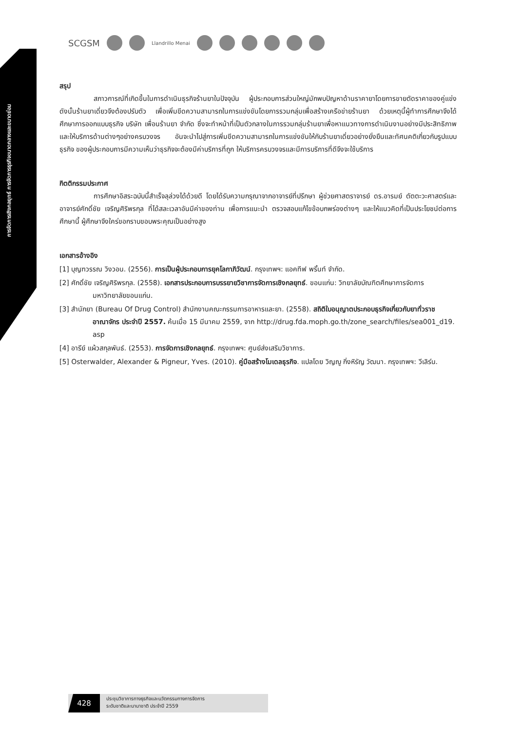การจัดการเชิงกลยุทธ์ การจัดการธุรกิจขนาดกลางและขนาดย่อม
SCGSM Llandrillo Menai
สรุป
สภาวการณ์ที่เกิดขึ้นในการดำเนินธุรกิจร้านยาในปัจจุบัน ผู้ประกอบการส่วนใหญ่มักพบปัญหาด้านราคายาโดยการขายตัดราคาของคู่แข่ง ดังนั้นร้านยาเดี่ยวจึงต้องปรับตัว เพื่อเพิ่มขีดความสามารถในการแข่งขันโดยการรวมกลุ่มเพื่อสร้างเครือข่ายร้านยา ด้วยเหตุนี้ผู้ทำการศึกษาจึงได้ศึกษาการออกแบบธุรกิจ บริษัท เพื่อนร้านยา จำกัด ซึ่งจะทำหน้าที่เป็นตัวกลางในการรวมกลุ่มร้านยาเพื่อหาแนวทางการดำเนินงานอย่างมีประสิทธิภาพและให้บริการด้านต่างๆอย่างครบวงจร อันจะนำไปสู่การเพิ่มขีดความสามารถในการแข่งขันให้กับร้านยาเดี่ยวอย่างยั่งยืนและทัศนคติเกี่ยวกับรูปแบบธุรกิจ ของผู้ประกอบการมีความเห็นว่าธุรกิจจะต้องมีค่าบริการที่ถูก ให้บริการครบวงจรและมีการบริการที่ดีจึงจะใช้บริการ
กิตติกรรมประกาศ
การศึกษาอิสระฉบับนี้สำเร็จลุล่วงได้ด้วยดี โดยได้รับความกรุณาจากอาจารย์ที่ปรึกษา ผู้ช่วยศาสตราจารย์ ดร.อารมย์ ตัตตะวะศาสตร์และอาจารย์ศักดิ์ชัย เจริญศิริพรกุล ที่ได้สละเวลาอันมีค่าของท่าน เพื่อการแนะนำ ตรวจสอบแก้ไขข้อบกพร่องต่างๆ และให้แนวคิดที่เป็นประโยชน์ต่อการศึกษานี้ ผู้ศึกษาจึงใคร่ขอกราบขอบพระคุณเป็นอย่างสูง
เอกสารอ้างอิง
[1] บุญฑวรรณ วิงวอน. (2556). การเป็นผู้ประกอบการยุคโลกาภิวัฒน์. กรุงเทพฯ: แอคทีฟ พริ้นท์ จำกัด.
[2] ศักดิ์ชัย เจริญศิริพรกุล. (2558). เอกสารประกอบการบรรยายวิชาการจัดการเชิงกลยุทธ์. ขอนแก่น: วิทยาลัยบัณฑิตศึกษาการจัดการ มหาวิทยาลัยขอนแก่น.
[3] สำนักยา (Bureau Of Drug Control) สำนักงานคณะกรรมการอาหารและยา. (2558). สถิติใบอนุญาตประกอบธุรกิจเกี่ยวกับยาทั่วราชอาณาจักร ประจำปี 2557. ค้นเมื่อ 15 มีนาคม 2559, จาก http://drug.fda.moph.go.th/zone_search/files/sea001_d19. asp
[4] อารีย์ แผ้วสกุลพันธ์. (2553). การจัดการเชิงกลยุทธ์. กรุงเทพฯ: ศูนย์ส่งเสริมวิชาการ.
[5] Osterwalder, Alexander & Pigneur, Yves. (2010). คู่มือสร้างโมเดลธุรกิจ. แปลโดย วิญญู กิ่งหิรัญ วัฒนา. กรุงเทพฯ: วีเลิร์น.
428
ประชุมวิชาการทางธุรกิจและนวัตกรรมทางการจัดการ
ระดับชาติและนานาชาติ ประจำปี 2559